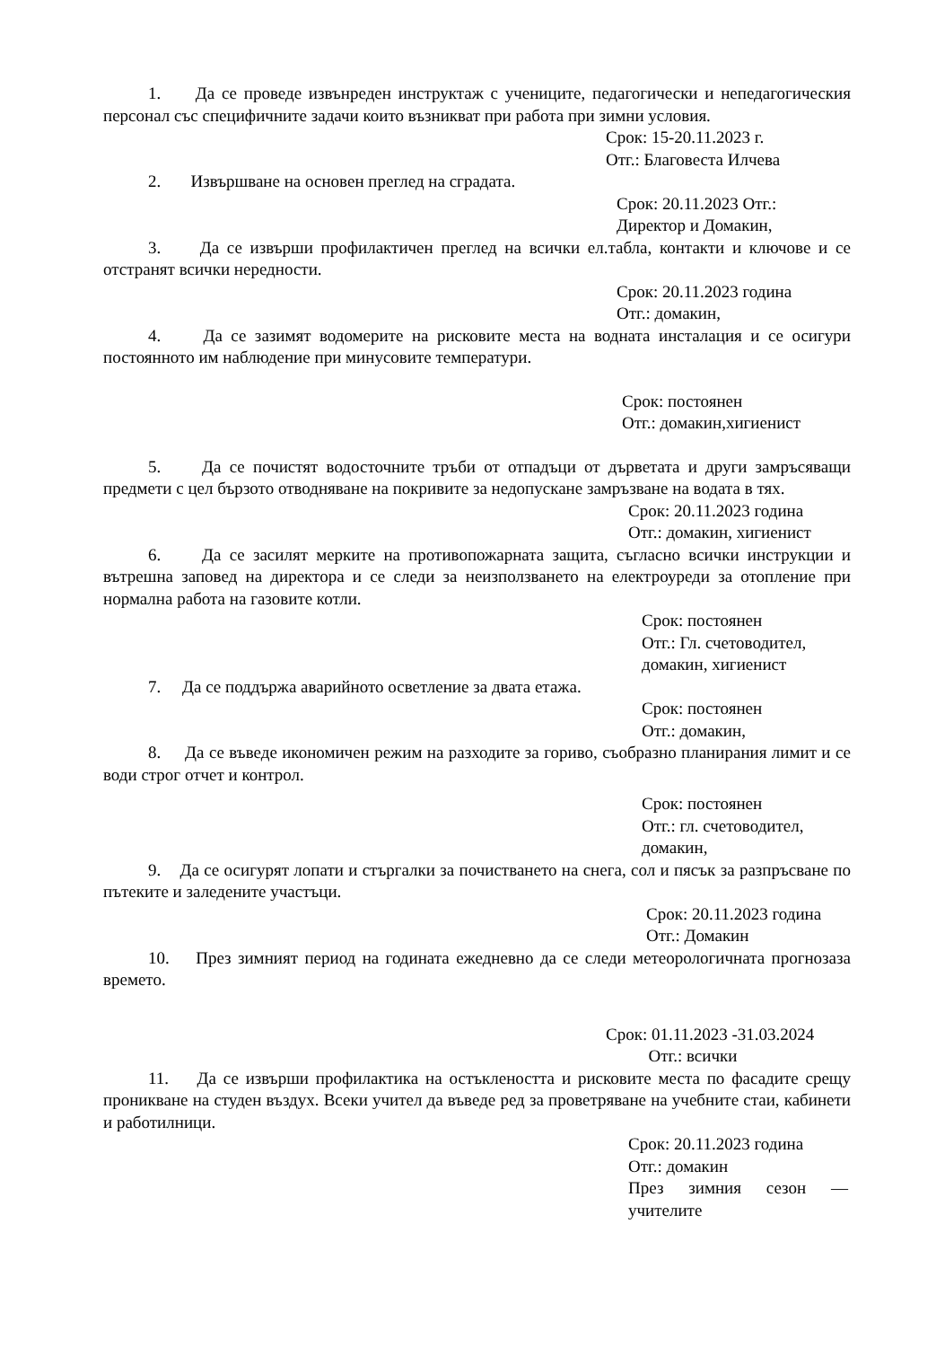1. Да се проведе извънреден инструктаж с учениците, педагогически и непедагогическия персонал със специфичните задачи които възникват при работа при зимни условия.
Срок: 15-20.11.2023 г.
Отг.: Благовеста Илчева
2. Извършване на основен преглед на сградата.
Срок: 20.11.2023 Отг.:
Директор и Домакин,
3. Да се извърши профилактичен преглед на всички ел.табла, контакти и ключове и се отстранят всички нередности.
Срок: 20.11.2023 година
Отг.: домакин,
4. Да се зазимят водомерите на рисковите места на водната инсталация и се осигури постоянното им наблюдение при минусовите температури.
Срок: постоянен
Отг.: домакин,хигиенист
5. Да се почистят водосточните тръби от отпадъци от дърветата и други замръсяващи предмети с цел бързото отводняване на покривите за недопускане замръзване на водата в тях.
Срок: 20.11.2023 година
Отг.: домакин, хигиенист
6. Да се засилят мерките на противопожарната защита, съгласно всички инструкции и вътрешна заповед на директора и се следи за неизползването на електроуреди за отопление при нормална работа на газовите котли.
Срок: постоянен
Отг.: Гл. счетоводител,
домакин, хигиенист
7. Да се поддържа аварийното осветление за двата етажа.
Срок: постоянен
Отг.: домакин,
8. Да се въведе икономичен режим на разходите за гориво, съобразно планирания лимит и се води строг отчет и контрол.
Срок: постоянен
Отг.: гл. счетоводител,
домакин,
9. Да се осигурят лопати и стъргалки за почистването на снега, сол и пясък за разпръсване по пътеките и заледените участъци.
Срок: 20.11.2023 година
Отг.: Домакин
10. През зимният период на годината ежедневно да се следи метеорологичната прогнозаза времето.
Срок: 01.11.2023 -31.03.2024
Отг.: всички
11. Да се извърши профилактика на остъклеността и рисковите места по фасадите срещу проникване на студен въздух. Всеки учител да въведе ред за проветряване на учебните стаи, кабинети и работилници.
Срок: 20.11.2023 година
Отг.: домакин
През зимния сезон — учителите